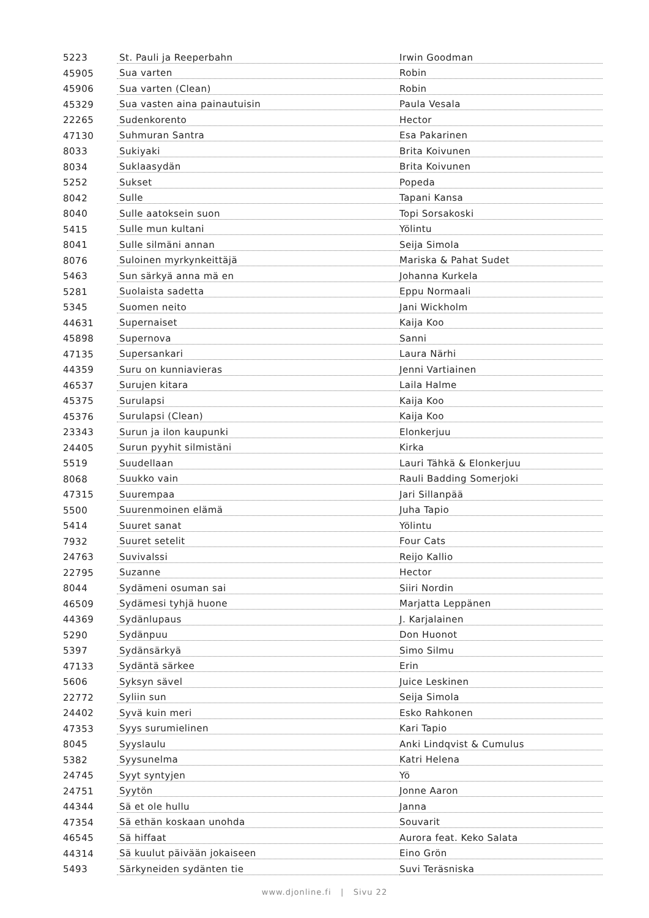| 5223 | St. Pauli ja Reeperbahn | Irwin Goodman |
| 45905 | Sua varten | Robin |
| 45906 | Sua varten (Clean) | Robin |
| 45329 | Sua vasten aina painautuisin | Paula Vesala |
| 22265 | Sudenkorento | Hector |
| 47130 | Suhmuran Santra | Esa Pakarinen |
| 8033 | Sukiyaki | Brita Koivunen |
| 8034 | Suklaasydän | Brita Koivunen |
| 5252 | Sukset | Popeda |
| 8042 | Sulle | Tapani Kansa |
| 8040 | Sulle aatoksein suon | Topi Sorsakoski |
| 5415 | Sulle mun kultani | Yölintu |
| 8041 | Sulle silmäni annan | Seija Simola |
| 8076 | Suloinen myrkynkeittäjä | Mariska & Pahat Sudet |
| 5463 | Sun särkyä anna mä en | Johanna Kurkela |
| 5281 | Suolaista sadetta | Eppu Normaali |
| 5345 | Suomen neito | Jani Wickholm |
| 44631 | Supernaiset | Kaija Koo |
| 45898 | Supernova | Sanni |
| 47135 | Supersankari | Laura Närhi |
| 44359 | Suru on kunniavieras | Jenni Vartiainen |
| 46537 | Surujen kitara | Laila Halme |
| 45375 | Surulapsi | Kaija Koo |
| 45376 | Surulapsi (Clean) | Kaija Koo |
| 23343 | Surun ja ilon kaupunki | Elonkerjuu |
| 24405 | Surun pyyhit silmistäni | Kirka |
| 5519 | Suudellaan | Lauri Tähkä & Elonkerjuu |
| 8068 | Suukko vain | Rauli Badding Somerjoki |
| 47315 | Suurempaa | Jari Sillanpää |
| 5500 | Suurenmoinen elämä | Juha Tapio |
| 5414 | Suuret sanat | Yölintu |
| 7932 | Suuret setelit | Four Cats |
| 24763 | Suvivalssi | Reijo Kallio |
| 22795 | Suzanne | Hector |
| 8044 | Sydämeni osuman sai | Siiri Nordin |
| 46509 | Sydämesi tyhjä huone | Marjatta Leppänen |
| 44369 | Sydänlupaus | J. Karjalainen |
| 5290 | Sydänpuu | Don Huonot |
| 5397 | Sydänsärkyä | Simo Silmu |
| 47133 | Sydäntä särkee | Erin |
| 5606 | Syksyn sävel | Juice Leskinen |
| 22772 | Syliin sun | Seija Simola |
| 24402 | Syvä kuin meri | Esko Rahkonen |
| 47353 | Syys surumielinen | Kari Tapio |
| 8045 | Syyslaulu | Anki Lindqvist & Cumulus |
| 5382 | Syysunelma | Katri Helena |
| 24745 | Syyt syntyjen | Yö |
| 24751 | Syytön | Jonne Aaron |
| 44344 | Sä et ole hullu | Janna |
| 47354 | Sä ethän koskaan unohda | Souvarit |
| 46545 | Sä hiffaat | Aurora feat. Keko Salata |
| 44314 | Sä kuulut päivään jokaiseen | Eino Grön |
| 5493 | Särkyneiden sydänten tie | Suvi Teräsniska |
www.djonline.fi | Sivu 22